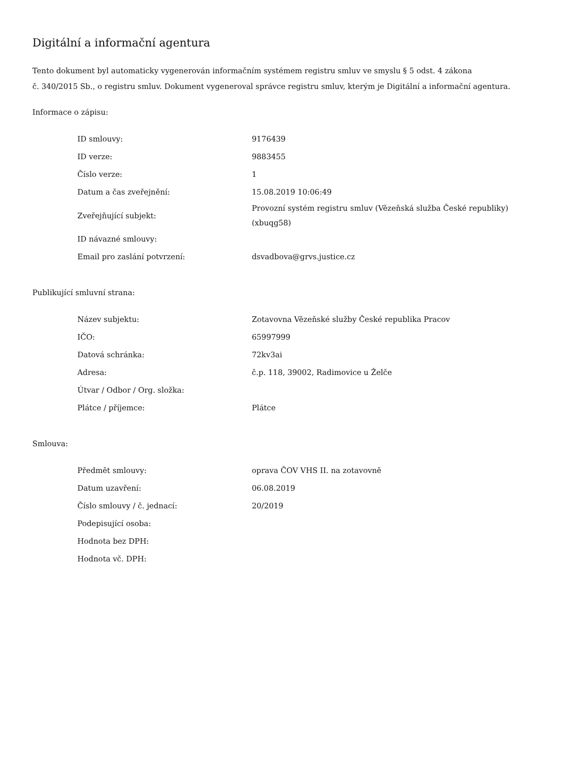Digitální a informační agentura
Tento dokument byl automaticky vygenerován informačním systémem registru smluv ve smyslu § 5 odst. 4 zákona
č. 340/2015 Sb., o registru smluv. Dokument vygeneroval správce registru smluv, kterým je Digitální a informační agentura.
Informace o zápisu:
| ID smlouvy: | 9176439 |
| ID verze: | 9883455 |
| Číslo verze: | 1 |
| Datum a čas zveřejnění: | 15.08.2019 10:06:49 |
| Zveřejňující subjekt: | Provozní systém registru smluv (Vězeňská služba České republiky) (xbuqg58) |
| ID návazné smlouvy: | |
| Email pro zaslání potvrzení: | dsvadbova@grvs.justice.cz |
Publikující smluvní strana:
| Název subjektu: | Zotavovna Vězeňské služby České republika Pracov |
| IČO: | 65997999 |
| Datová schránka: | 72kv3ai |
| Adresa: | č.p. 118, 39002, Radimovice u Želče |
| Útvar / Odbor / Org. složka: | |
| Plátce / příjemce: | Plátce |
Smlouva:
| Předmět smlouvy: | oprava ČOV VHS II. na zotavovně |
| Datum uzavření: | 06.08.2019 |
| Číslo smlouvy / č. jednací: | 20/2019 |
| Podepisující osoba: | |
| Hodnota bez DPH: | |
| Hodnota vč. DPH: | |